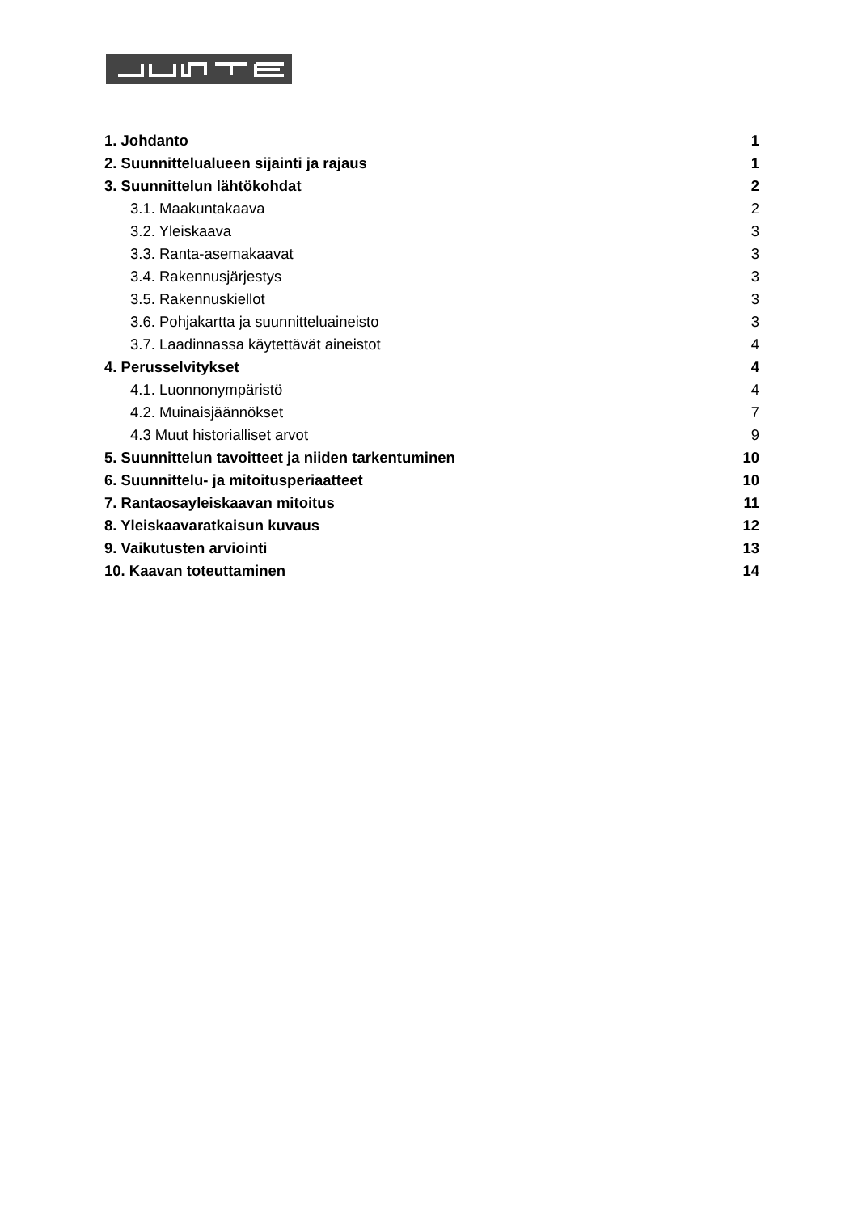1. Johdanto 1
2. Suunnittelualueen sijainti ja rajaus 1
3. Suunnittelun lähtökohdat 2
3.1. Maakuntakaava 2
3.2. Yleiskaava 3
3.3. Ranta-asemakaavat 3
3.4. Rakennusjärjestys 3
3.5. Rakennuskiellot 3
3.6. Pohjakartta ja suunnitteluaineisto 3
3.7. Laadinnassa käytettävät aineistot 4
4. Perusselvitykset 4
4.1. Luonnonympäristö 4
4.2. Muinaisjäännökset 7
4.3 Muut historialliset arvot 9
5. Suunnittelun tavoitteet ja niiden tarkentuminen 10
6. Suunnittelu- ja mitoitusperiaatteet 10
7. Rantaosayleiskaavan mitoitus 11
8. Yleiskaavaratkaisun kuvaus 12
9. Vaikutusten arviointi 13
10. Kaavan toteuttaminen 14